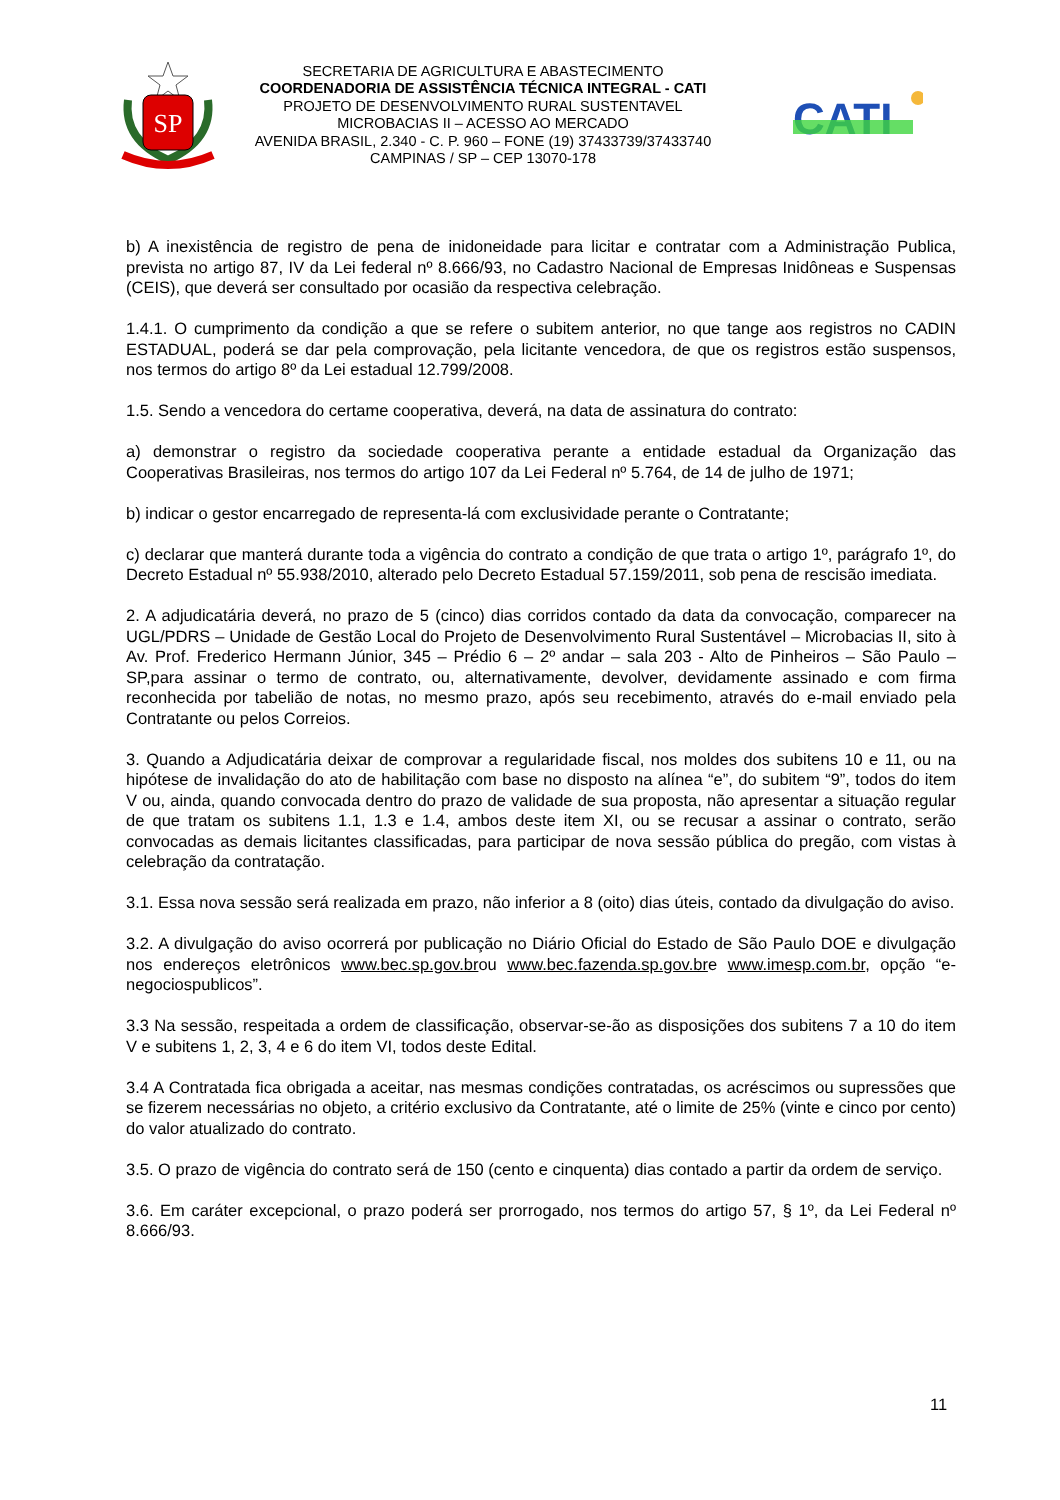SP
SECRETARIA DE AGRICULTURA E ABASTECIMENTO
COORDENADORIA DE ASSISTÊNCIA TÉCNICA INTEGRAL - CATI
PROJETO DE DESENVOLVIMENTO RURAL SUSTENTAVEL
MICROBACIAS II – ACESSO AO MERCADO
AVENIDA BRASIL, 2.340 - C. P. 960 – FONE (19) 37433739/37433740
CAMPINAS / SP – CEP 13070-178
CATI
b) A inexistência de registro de pena de inidoneidade para licitar e contratar com a Administração Publica, prevista no artigo 87, IV da Lei federal nº 8.666/93, no Cadastro Nacional de Empresas Inidôneas e Suspensas (CEIS), que deverá ser consultado por ocasião da respectiva celebração.
1.4.1. O cumprimento da condição a que se refere o subitem anterior, no que tange aos registros no CADIN ESTADUAL, poderá se dar pela comprovação, pela licitante vencedora, de que os registros estão suspensos, nos termos do artigo 8º da Lei estadual 12.799/2008.
1.5. Sendo a vencedora do certame cooperativa, deverá, na data de assinatura do contrato:
a) demonstrar o registro da sociedade cooperativa perante a entidade estadual da Organização das Cooperativas Brasileiras, nos termos do artigo 107 da Lei Federal nº 5.764, de 14 de julho de 1971;
b) indicar o gestor encarregado de representa-lá com exclusividade perante o Contratante;
c) declarar que manterá durante toda a vigência do contrato a condição de que trata o artigo 1º, parágrafo 1º, do Decreto Estadual nº 55.938/2010, alterado pelo Decreto Estadual 57.159/2011, sob pena de rescisão imediata.
2. A adjudicatária deverá, no prazo de 5 (cinco) dias corridos contado da data da convocação, comparecer na UGL/PDRS – Unidade de Gestão Local do Projeto de Desenvolvimento Rural Sustentável – Microbacias II, sito à Av. Prof. Frederico Hermann Júnior, 345 – Prédio 6 – 2º andar – sala 203 - Alto de Pinheiros – São Paulo – SP,para assinar o termo de contrato, ou, alternativamente, devolver, devidamente assinado e com firma reconhecida por tabelião de notas, no mesmo prazo, após seu recebimento, através do e-mail enviado pela Contratante ou pelos Correios.
3. Quando a Adjudicatária deixar de comprovar a regularidade fiscal, nos moldes dos subitens 10 e 11, ou na hipótese de invalidação do ato de habilitação com base no disposto na alínea “e”, do subitem “9”, todos do item V ou, ainda, quando convocada dentro do prazo de validade de sua proposta, não apresentar a situação regular de que tratam os subitens 1.1, 1.3 e 1.4, ambos deste item XI, ou se recusar a assinar o contrato, serão convocadas as demais licitantes classificadas, para participar de nova sessão pública do pregão, com vistas à celebração da contratação.
3.1. Essa nova sessão será realizada em prazo, não inferior a 8 (oito) dias úteis, contado da divulgação do aviso.
3.2. A divulgação do aviso ocorrerá por publicação no Diário Oficial do Estado de São Paulo DOE e divulgação nos endereços eletrônicos www.bec.sp.gov.brou www.bec.fazenda.sp.gov.bre www.imesp.com.br, opção “e-negociospublicos”.
3.3 Na sessão, respeitada a ordem de classificação, observar-se-ão as disposições dos subitens 7 a 10 do item V e subitens 1, 2, 3, 4 e 6 do item VI, todos deste Edital.
3.4 A Contratada fica obrigada a aceitar, nas mesmas condições contratadas, os acréscimos ou supressões que se fizerem necessárias no objeto, a critério exclusivo da Contratante, até o limite de 25% (vinte e cinco por cento) do valor atualizado do contrato.
3.5. O prazo de vigência do contrato será de 150 (cento e cinquenta) dias contado a partir da ordem de serviço.
3.6. Em caráter excepcional, o prazo poderá ser prorrogado, nos termos do artigo 57, § 1º, da Lei Federal nº 8.666/93.
11